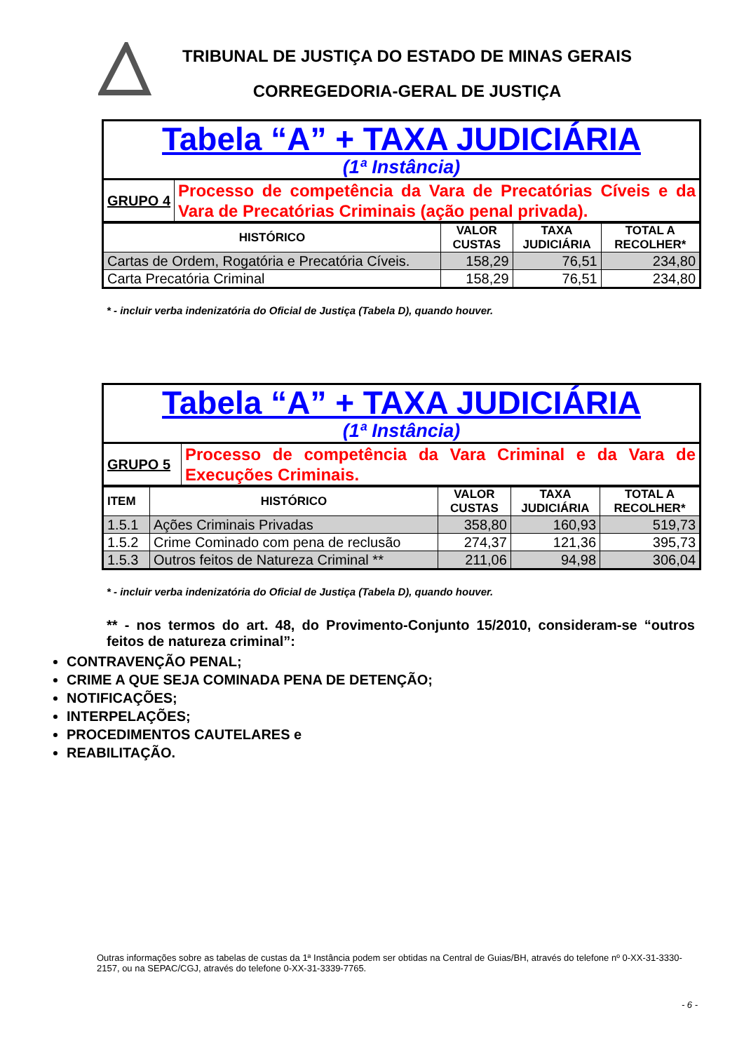TRIBUNAL DE JUSTIÇA DO ESTADO DE MINAS GERAIS
CORREGEDORIA-GERAL DE JUSTIÇA
| Tabela “A” + TAXA JUDICIÁRIA (1ª Instância) | |
| GRUPO 4 | Processo de competência da Vara de Precatórias Cíveis e da Vara de Precatórias Criminais (ação penal privada). |
| HISTÓRICO | VALOR CUSTAS | TAXA JUDICIÁRIA | TOTAL A RECOLHER* |
| --- | --- | --- | --- |
| Cartas de Ordem, Rogatória e Precatória Cíveis. | 158,29 | 76,51 | 234,80 |
| Carta Precatória Criminal | 158,29 | 76,51 | 234,80 |
* - incluir verba indenizatória do Oficial de Justiça (Tabela D), quando houver.
| Tabela “A” + TAXA JUDICIÁRIA (1ª Instância) | |
| GRUPO 5 | Processo de competência da Vara Criminal e da Vara de Execuções Criminais. |
| ITEM | HISTÓRICO | VALOR CUSTAS | TAXA JUDICIÁRIA | TOTAL A RECOLHER* |
| --- | --- | --- | --- | --- |
| 1.5.1 | Ações Criminais Privadas | 358,80 | 160,93 | 519,73 |
| 1.5.2 | Crime Cominado com pena de reclusão | 274,37 | 121,36 | 395,73 |
| 1.5.3 | Outros feitos de Natureza Criminal ** | 211,06 | 94,98 | 306,04 |
* - incluir verba indenizatória do Oficial de Justiça (Tabela D), quando houver.
** - nos termos do art. 48, do Provimento-Conjunto 15/2010, consideram-se “outros feitos de natureza criminal”:
CONTRAVENÇÃO PENAL;
CRIME A QUE SEJA COMINADA PENA DE DETENÇÃO;
NOTIFICAÇÕES;
INTERPELAÇÕES;
PROCEDIMENTOS CAUTELARES e
REABILITAÇÃO.
Outras informações sobre as tabelas de custas da 1ª Instância podem ser obtidas na Central de Guias/BH, através do telefone nº 0-XX-31-3330-2157, ou na SEPAC/CGJ, através do telefone 0-XX-31-3339-7765.
- 6 -